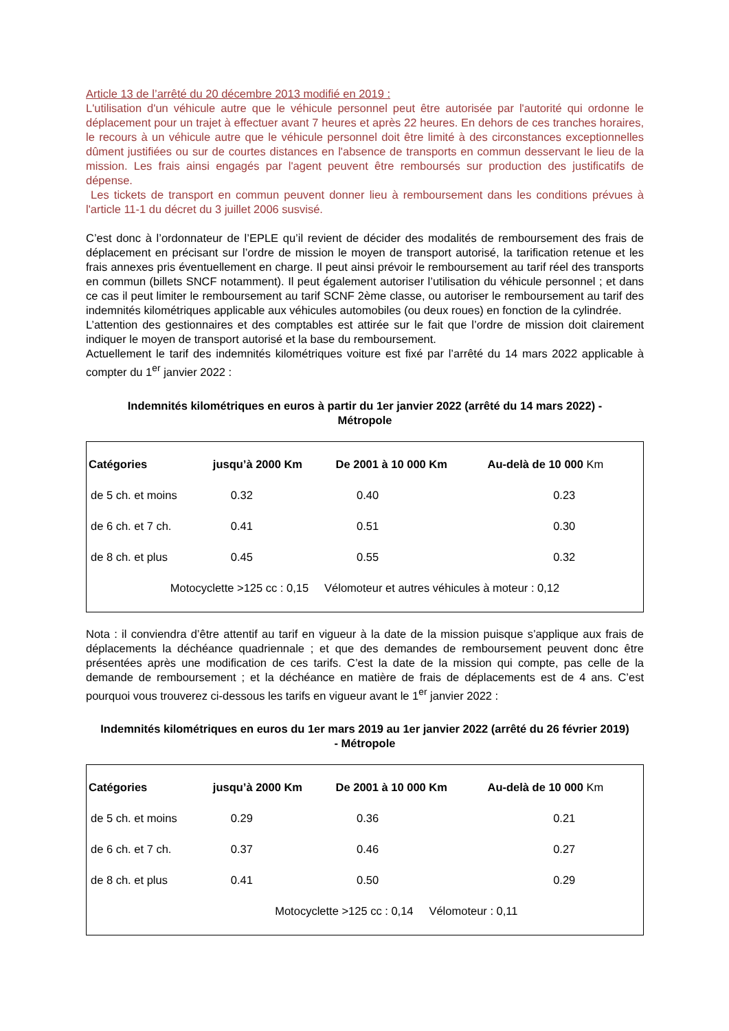Article 13 de l’arrêté du 20 décembre 2013 modifié en 2019 :
L'utilisation d'un véhicule autre que le véhicule personnel peut être autorisée par l'autorité qui ordonne le déplacement pour un trajet à effectuer avant 7 heures et après 22 heures. En dehors de ces tranches horaires, le recours à un véhicule autre que le véhicule personnel doit être limité à des circonstances exceptionnelles dûment justifiées ou sur de courtes distances en l'absence de transports en commun desservant le lieu de la mission. Les frais ainsi engagés par l'agent peuvent être remboursés sur production des justificatifs de dépense.
Les tickets de transport en commun peuvent donner lieu à remboursement dans les conditions prévues à l'article 11-1 du décret du 3 juillet 2006 susvisé.
C’est donc à l’ordonnateur de l’EPLE qu’il revient de décider des modalités de remboursement des frais de déplacement en précisant sur l’ordre de mission le moyen de transport autorisé, la tarification retenue et les frais annexes pris éventuellement en charge. Il peut ainsi prévoir le remboursement au tarif réel des transports en commun (billets SNCF notamment). Il peut également autoriser l’utilisation du véhicule personnel ; et dans ce cas il peut limiter le remboursement au tarif SCNF 2ème classe, ou autoriser le remboursement au tarif des indemnités kilométriques applicable aux véhicules automobiles (ou deux roues) en fonction de la cylindrée.
L’attention des gestionnaires et des comptables est attirée sur le fait que l’ordre de mission doit clairement indiquer le moyen de transport autorisé et la base du remboursement.
Actuellement le tarif des indemnités kilométriques voiture est fixé par l’arrêté du 14 mars 2022 applicable à compter du 1<sup>er</sup> janvier 2022 :
Indemnités kilométriques en euros à partir du 1er janvier 2022 (arrêté du 14 mars 2022) - Métropole
| Catégories | jusqu’à 2000 Km | De 2001 à 10 000 Km | Au-delà de 10 000 Km |
| --- | --- | --- | --- |
| de 5 ch. et moins | 0.32 | 0.40 | 0.23 |
| de 6 ch. et 7 ch. | 0.41 | 0.51 | 0.30 |
| de 8 ch. et plus | 0.45 | 0.55 | 0.32 |
| Motocyclette >125 cc : 0,15 Vélomoteur et autres véhicules à moteur : 0,12 | | | |
Nota : il conviendra d’être attentif au tarif en vigueur à la date de la mission puisque s’applique aux frais de déplacements la déchéance quadriennale ; et que des demandes de remboursement peuvent donc être présentées après une modification de ces tarifs. C’est la date de la mission qui compte, pas celle de la demande de remboursement ; et la déchéance en matière de frais de déplacements est de 4 ans. C’est pourquoi vous trouverez ci-dessous les tarifs en vigueur avant le 1<sup>er</sup> janvier 2022 :
Indemnités kilométriques en euros du 1er mars 2019 au 1er janvier 2022 (arrêté du 26 février 2019) - Métropole
| Catégories | jusqu’à 2000 Km | De 2001 à 10 000 Km | Au-delà de 10 000 Km |
| --- | --- | --- | --- |
| de 5 ch. et moins | 0.29 | 0.36 | 0.21 |
| de 6 ch. et 7 ch. | 0.37 | 0.46 | 0.27 |
| de 8 ch. et plus | 0.41 | 0.50 | 0.29 |
| Motocyclette >125 cc : 0,14 Vélomoteur : 0,11 | | | |